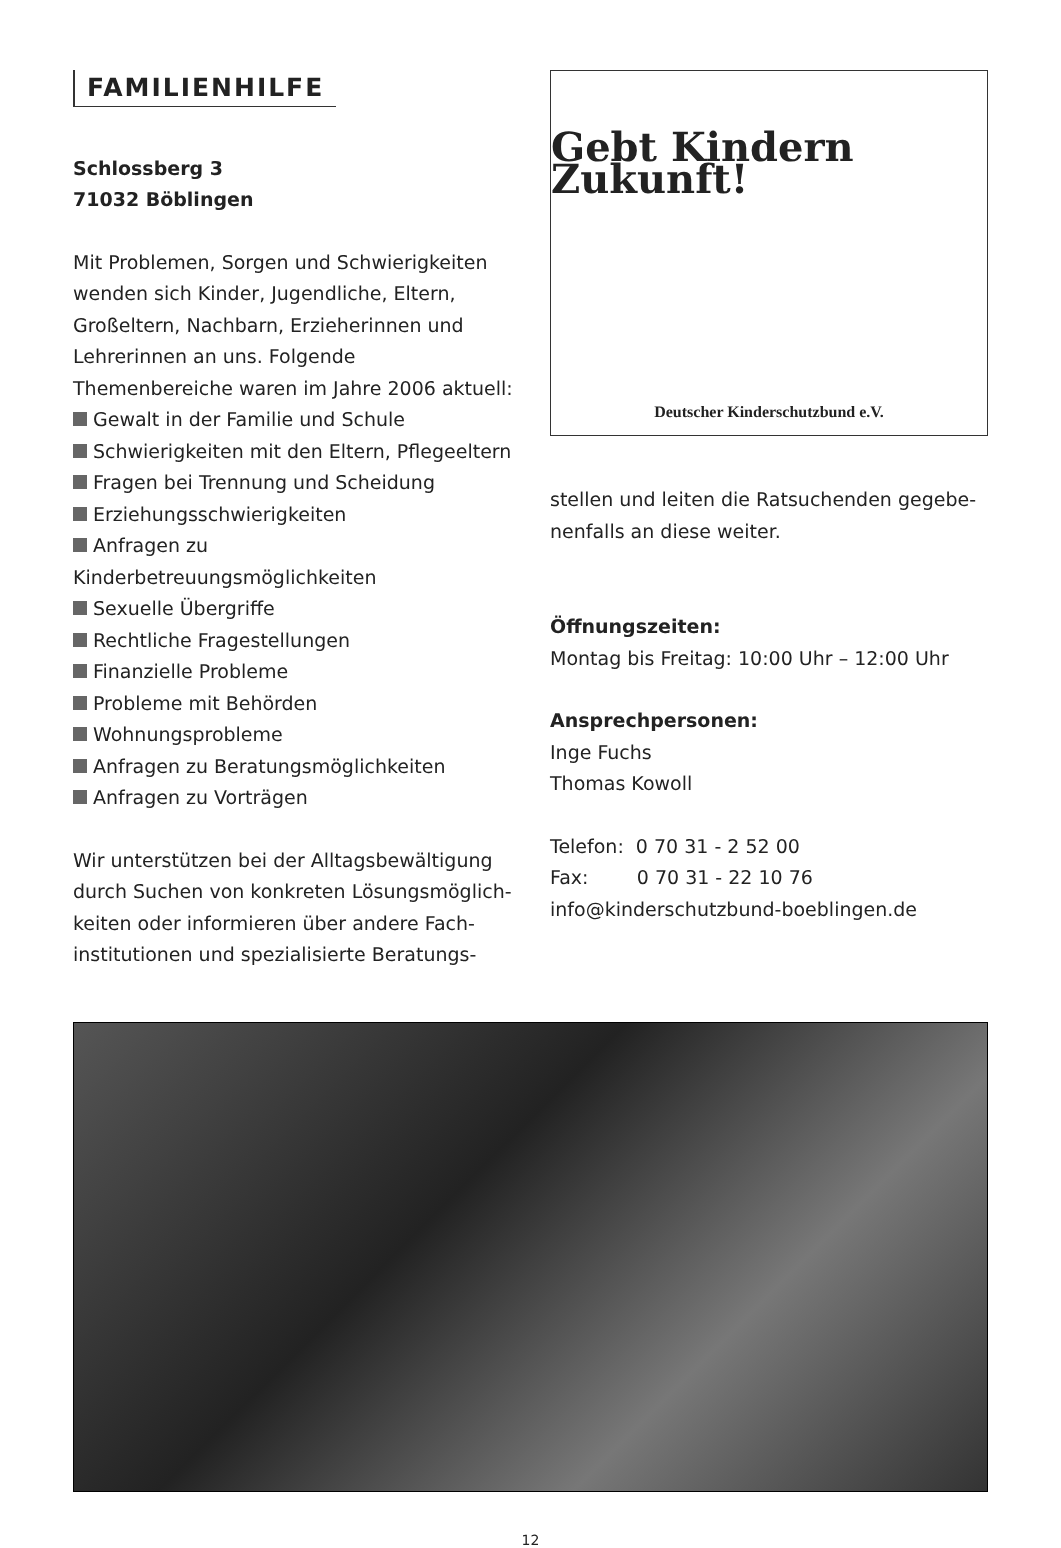FAMILIENHILFE
Schlossberg 3
71032 Böblingen
Mit Problemen, Sorgen und Schwierigkeiten wenden sich Kinder, Jugendliche, Eltern, Groß­eltern, Nachbarn, Erzieherinnen und Lehrerin­nen an uns. Folgende Themenbereiche waren im Jahre 2006 aktuell:
Gewalt in der Familie und Schule
Schwierigkeiten mit den Eltern, Pflegeeltern
Fragen bei Trennung und Scheidung
Erziehungsschwierigkeiten
Anfragen zu Kinderbetreuungsmöglichkeiten
Sexuelle Übergriffe
Rechtliche Fragestellungen
Finanzielle Probleme
Probleme mit Behörden
Wohnungsprobleme
Anfragen zu Beratungsmöglichkeiten
Anfragen zu Vorträgen
Wir unterstützen bei der Alltagsbewältigung durch Suchen von konkreten Lösungsmöglich­keiten oder informieren über andere Fach­institutionen und spezialisierte Beratungs-
Gebt Kindern Zukunft!
Deutscher Kinderschutzbund e.V.
stellen und leiten die Ratsuchenden gegebe­nenfalls an diese weiter.
Öffnungszeiten:
Montag bis Freitag: 10:00 Uhr – 12:00 Uhr
Ansprechpersonen:
Inge Fuchs
Thomas Kowoll
Telefon: 0 70 31 - 2 52 00
Fax: 0 70 31 - 22 10 76
info@kinderschutzbund-boeblingen.de
12